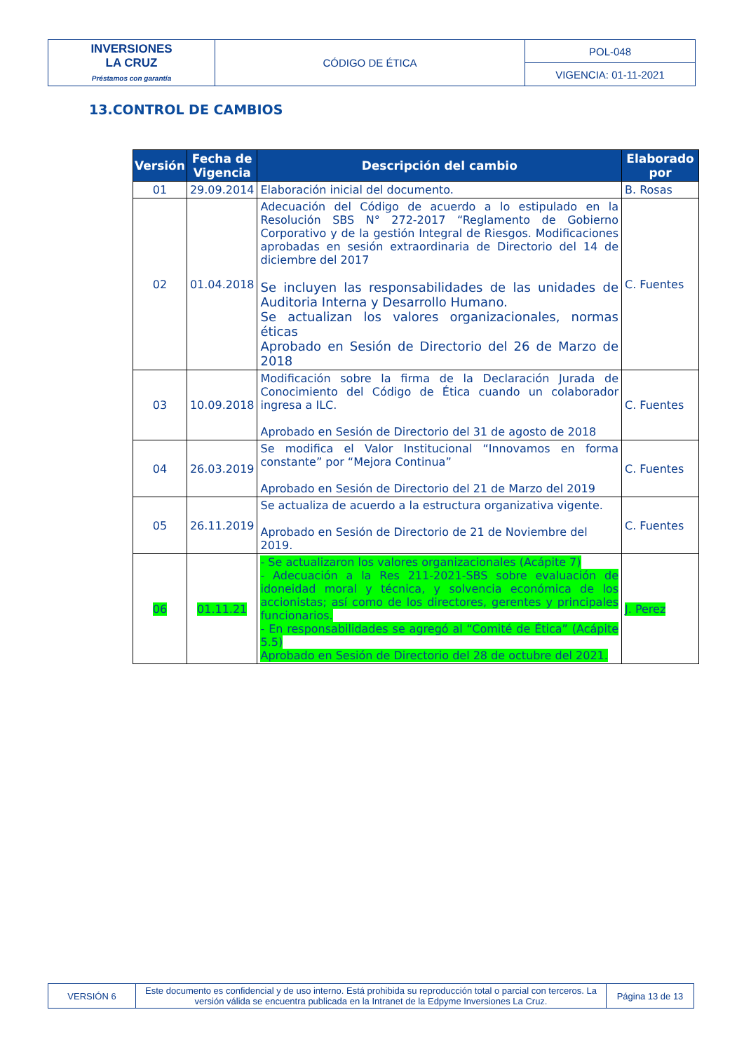| INVERSIONES LA CRUZ Préstamos con garantía | CÓDIGO DE ÉTICA | POL-048 |
| | | VIGENCIA: 01-11-2021 |
13.CONTROL DE CAMBIOS
| Versión | Fecha de Vigencia | Descripción del cambio | Elaborado por |
| --- | --- | --- | --- |
| 01 | 29.09.2014 | Elaboración inicial del documento. | B. Rosas |
| 02 | 01.04.2018 | Adecuación del Código de acuerdo a lo estipulado en la Resolución SBS N° 272-2017 “Reglamento de Gobierno Corporativo y de la gestión Integral de Riesgos. Modificaciones aprobadas en sesión extraordinaria de Directorio del 14 de diciembre del 2017 Se incluyen las responsabilidades de las unidades de Auditoria Interna y Desarrollo Humano. Se actualizan los valores organizacionales, normas éticas Aprobado en Sesión de Directorio del 26 de Marzo de 2018 | C. Fuentes |
| 03 | 10.09.2018 | Modificación sobre la firma de la Declaración Jurada de Conocimiento del Código de Ética cuando un colaborador ingresa a ILC. Aprobado en Sesión de Directorio del 31 de agosto de 2018 | C. Fuentes |
| 04 | 26.03.2019 | Se modifica el Valor Institucional “Innovamos en forma constante” por “Mejora Continua” Aprobado en Sesión de Directorio del 21 de Marzo del 2019 | C. Fuentes |
| 05 | 26.11.2019 | Se actualiza de acuerdo a la estructura organizativa vigente. Aprobado en Sesión de Directorio de 21 de Noviembre del 2019. | C. Fuentes |
| 06 | 01.11.21 | - Se actualizaron los valores organizacionales (Acápite 7) - Adecuación a la Res 211-2021-SBS sobre evaluación de idoneidad moral y técnica, y solvencia económica de los accionistas; así como de los directores, gerentes y principales funcionarios. - En responsabilidades se agregó al “Comité de Ética” (Acápite 5.5) Aprobado en Sesión de Directorio del 28 de octubre del 2021. | J. Perez |
| VERSIÓN 6 | Este documento es confidencial y de uso interno. Está prohibida su reproducción total o parcial con terceros. La versión válida se encuentra publicada en la Intranet de la Edpyme Inversiones La Cruz. | Página 13 de 13 |